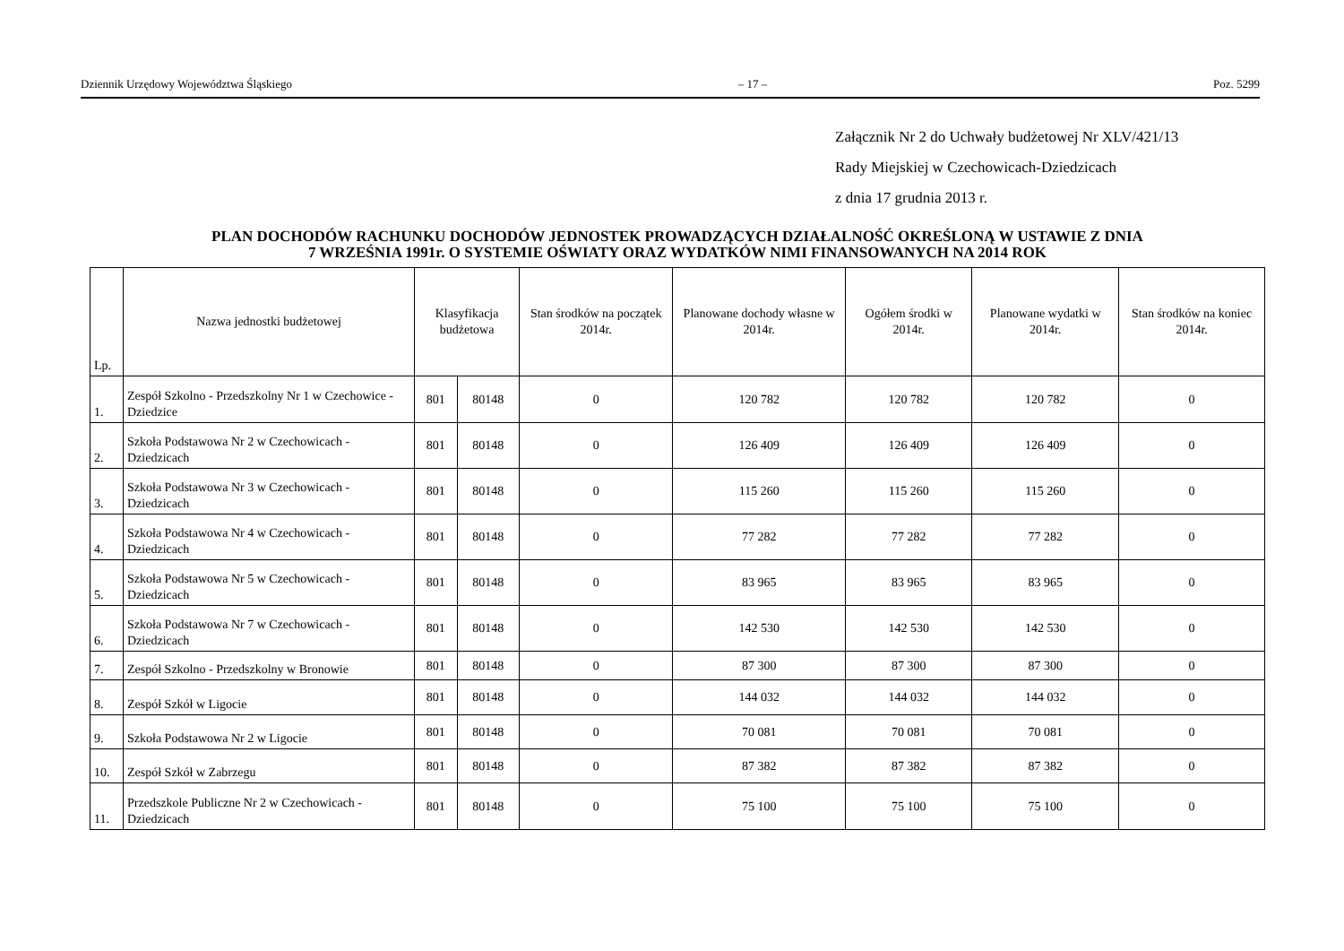Dziennik Urzędowy Województwa Śląskiego – 17 – Poz. 5299
Załącznik Nr 2 do Uchwały budżetowej Nr XLV/421/13
Rady Miejskiej w Czechowicach-Dziedzicach
z dnia 17 grudnia 2013 r.
PLAN DOCHODÓW RACHUNKU DOCHODÓW JEDNOSTEK PROWADZĄCYCH DZIAŁALNOŚĆ OKREŚLONĄ W USTAWIE Z DNIA
7 WRZEŚNIA 1991r. O SYSTEMIE OŚWIATY ORAZ WYDATKÓW NIMI FINANSOWANYCH NA 2014 ROK
| Lp. | Nazwa jednostki budżetowej | Klasyfikacja budżetowa | | Stan środków na początek 2014r. | Planowane dochody własne w 2014r. | Ogółem środki w 2014r. | Planowane wydatki w 2014r. | Stan środków na koniec 2014r. |
| --- | --- | --- | --- | --- | --- | --- | --- | --- |
| 1. | Zespół Szkolno - Przedszkolny Nr 1 w Czechowice - Dziedzice | 801 | 80148 | 0 | 120 782 | 120 782 | 120 782 | 0 |
| 2. | Szkoła Podstawowa Nr 2 w Czechowicach - Dziedzicach | 801 | 80148 | 0 | 126 409 | 126 409 | 126 409 | 0 |
| 3. | Szkoła Podstawowa Nr 3 w Czechowicach - Dziedzicach | 801 | 80148 | 0 | 115 260 | 115 260 | 115 260 | 0 |
| 4. | Szkoła Podstawowa Nr 4 w Czechowicach - Dziedzicach | 801 | 80148 | 0 | 77 282 | 77 282 | 77 282 | 0 |
| 5. | Szkoła Podstawowa Nr 5 w Czechowicach - Dziedzicach | 801 | 80148 | 0 | 83 965 | 83 965 | 83 965 | 0 |
| 6. | Szkoła Podstawowa Nr 7 w Czechowicach - Dziedzicach | 801 | 80148 | 0 | 142 530 | 142 530 | 142 530 | 0 |
| 7. | Zespół Szkolno - Przedszkolny w Bronowie | 801 | 80148 | 0 | 87 300 | 87 300 | 87 300 | 0 |
| 8. | Zespół Szkół w Ligocie | 801 | 80148 | 0 | 144 032 | 144 032 | 144 032 | 0 |
| 9. | Szkoła Podstawowa Nr 2 w Ligocie | 801 | 80148 | 0 | 70 081 | 70 081 | 70 081 | 0 |
| 10. | Zespół Szkół w Zabrzegu | 801 | 80148 | 0 | 87 382 | 87 382 | 87 382 | 0 |
| 11. | Przedszkole Publiczne Nr 2 w Czechowicach - Dziedzicach | 801 | 80148 | 0 | 75 100 | 75 100 | 75 100 | 0 |